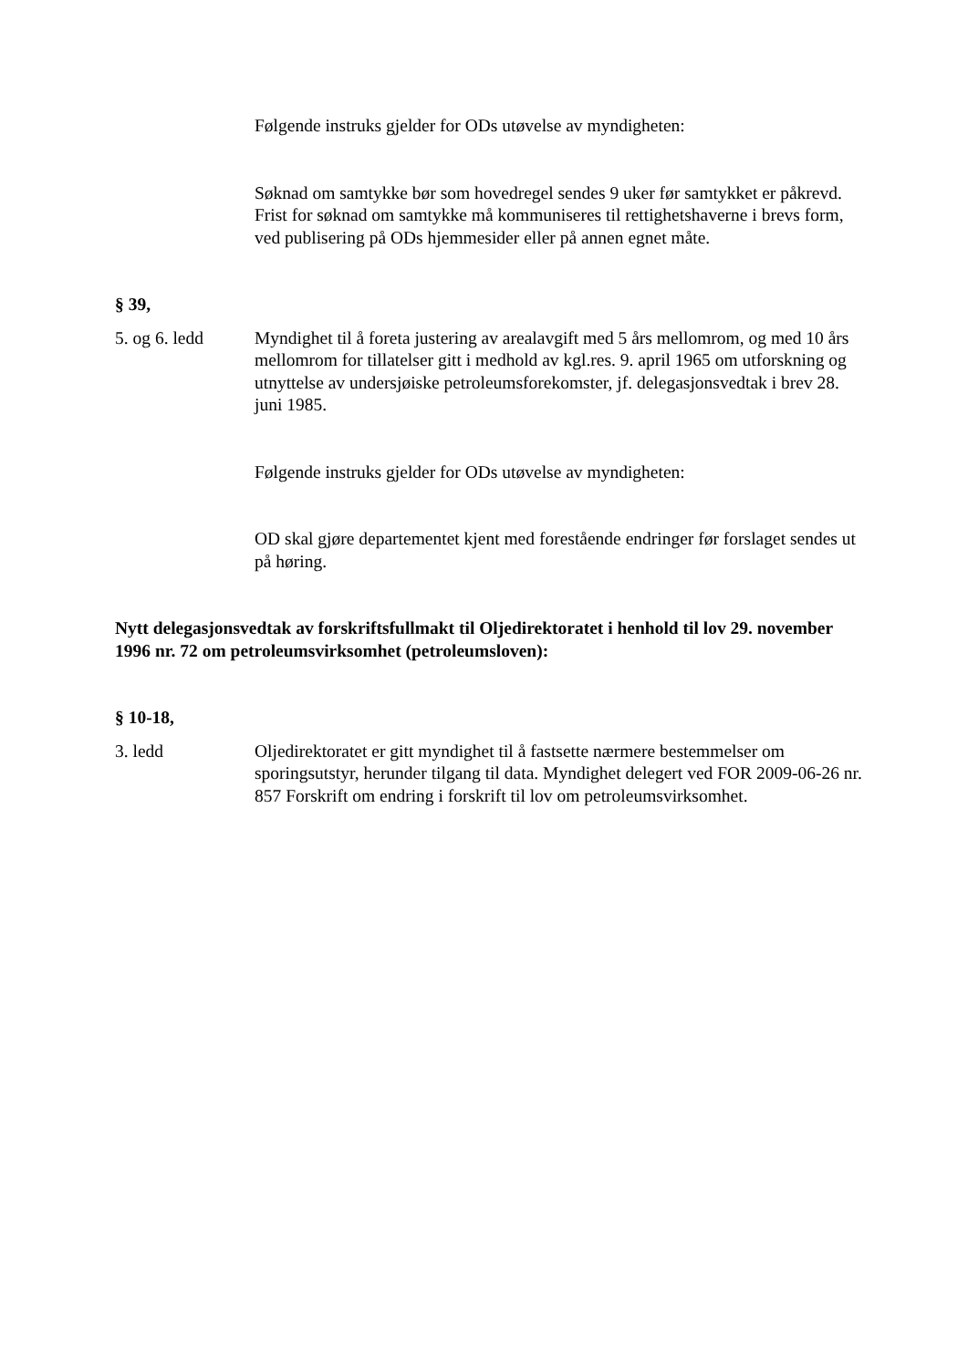Følgende instruks gjelder for ODs utøvelse av myndigheten:
Søknad om samtykke bør som hovedregel sendes 9 uker før samtykket er påkrevd. Frist for søknad om samtykke må kommuniseres til rettighetshaverne i brevs form, ved publisering på ODs hjemmesider eller på annen egnet måte.
§ 39,
5. og 6. ledd Myndighet til å foreta justering av arealavgift med 5 års mellomrom, og med 10 års mellomrom for tillatelser gitt i medhold av kgl.res. 9. april 1965 om utforskning og utnyttelse av undersjøiske petroleumsforekomster, jf. delegasjonsvedtak i brev 28. juni 1985.
Følgende instruks gjelder for ODs utøvelse av myndigheten:
OD skal gjøre departementet kjent med forestående endringer før forslaget sendes ut på høring.
Nytt delegasjonsvedtak av forskriftsfullmakt til Oljedirektoratet i henhold til lov 29. november 1996 nr. 72 om petroleumsvirksomhet (petroleumsloven):
§ 10-18,
3. ledd Oljedirektoratet er gitt myndighet til å fastsette nærmere bestemmelser om sporingsutstyr, herunder tilgang til data. Myndighet delegert ved FOR 2009-06-26 nr. 857 Forskrift om endring i forskrift til lov om petroleumsvirksomhet.